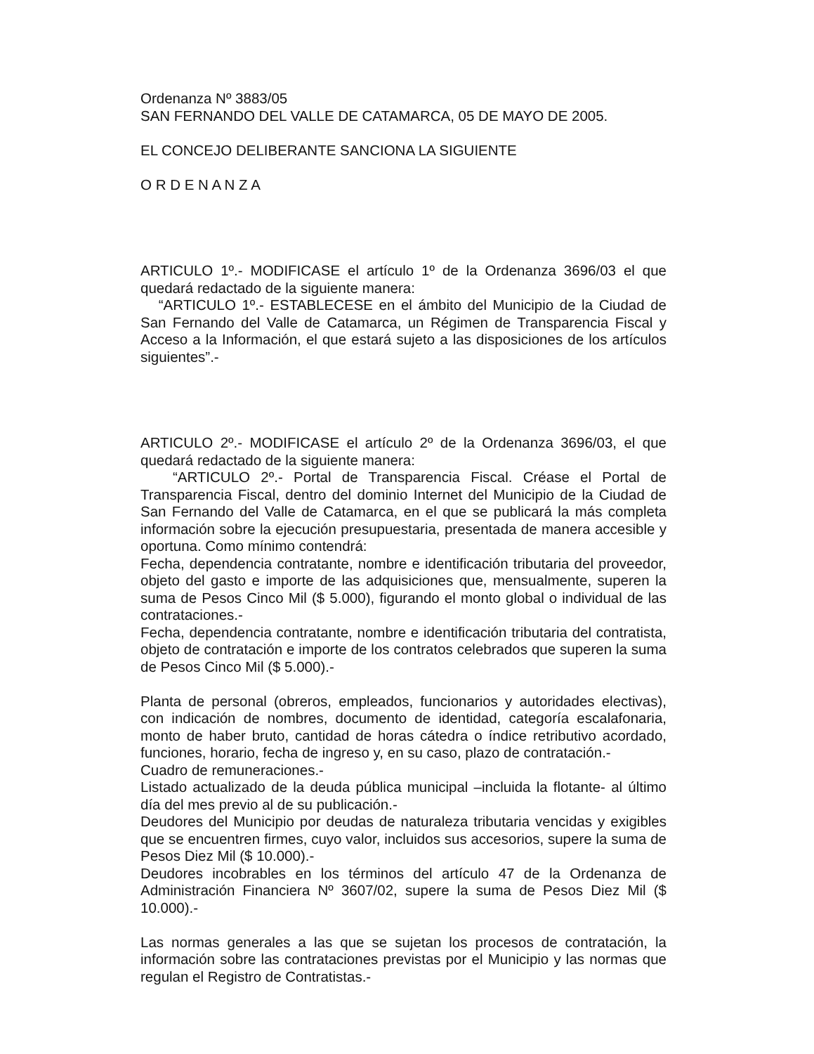Ordenanza Nº 3883/05
SAN FERNANDO DEL VALLE DE CATAMARCA, 05 DE MAYO DE 2005.
EL CONCEJO DELIBERANTE SANCIONA LA SIGUIENTE
O R D E N A N Z A
ARTICULO 1º.- MODIFICASE el artículo 1º de la Ordenanza 3696/03 el que quedará redactado de la siguiente manera:
“ARTICULO 1º.- ESTABLECESE en el ámbito del Municipio de la Ciudad de San Fernando del Valle de Catamarca, un Régimen de Transparencia Fiscal y Acceso a la Información, el que estará sujeto a las disposiciones de los artículos siguientes”.-
ARTICULO 2º.- MODIFICASE el artículo 2º de la Ordenanza 3696/03, el que quedará redactado de la siguiente manera:
“ARTICULO 2º.- Portal de Transparencia Fiscal. Créase el Portal de Transparencia Fiscal, dentro del dominio Internet del Municipio de la Ciudad de San Fernando del Valle de Catamarca, en el que se publicará la más completa información sobre la ejecución presupuestaria, presentada de manera accesible y oportuna. Como mínimo contendrá:
Fecha, dependencia contratante, nombre e identificación tributaria del proveedor, objeto del gasto e importe de las adquisiciones que, mensualmente, superen la suma de Pesos Cinco Mil ($ 5.000), figurando el monto global o individual de las contrataciones.-
Fecha, dependencia contratante, nombre e identificación tributaria del contratista, objeto de contratación e importe de los contratos celebrados que superen la suma de Pesos Cinco Mil ($ 5.000).-
Planta de personal (obreros, empleados, funcionarios y autoridades electivas), con indicación de nombres, documento de identidad, categoría escalafonaria, monto de haber bruto, cantidad de horas cátedra o índice retributivo acordado, funciones, horario, fecha de ingreso y, en su caso, plazo de contratación.-
Cuadro de remuneraciones.-
Listado actualizado de la deuda pública municipal –incluida la flotante- al último día del mes previo al de su publicación.-
Deudores del Municipio por deudas de naturaleza tributaria vencidas y exigibles que se encuentren firmes, cuyo valor, incluidos sus accesorios, supere la suma de Pesos Diez Mil ($ 10.000).-
Deudores incobrables en los términos del artículo 47 de la Ordenanza de Administración Financiera Nº 3607/02, supere la suma de Pesos Diez Mil ($ 10.000).-
Las normas generales a las que se sujetan los procesos de contratación, la información sobre las contrataciones previstas por el Municipio y las normas que regulan el Registro de Contratistas.-